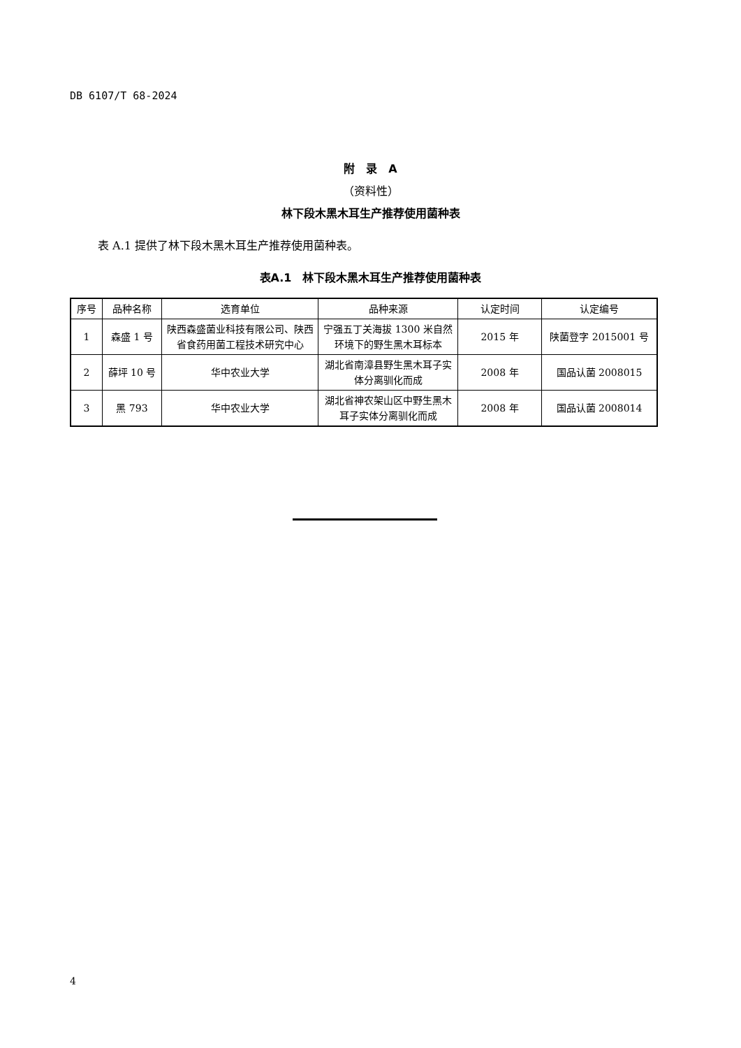DB 6107/T 68-2024
附　录　A
（资料性）
林下段木黑木耳生产推荐使用菌种表
表 A.1 提供了林下段木黑木耳生产推荐使用菌种表。
表A.1　林下段木黑木耳生产推荐使用菌种表
| 序号 | 品种名称 | 选育单位 | 品种来源 | 认定时间 | 认定编号 |
| --- | --- | --- | --- | --- | --- |
| 1 | 森盛 1 号 | 陕西森盛菌业科技有限公司、陕西省食药用菌工程技术研究中心 | 宁强五丁关海拔 1300 米自然环境下的野生黑木耳标本 | 2015 年 | 陕菌登字 2015001 号 |
| 2 | 薛坪 10 号 | 华中农业大学 | 湖北省南漳县野生黑木耳子实体分离驯化而成 | 2008 年 | 国品认菌 2008015 |
| 3 | 黑 793 | 华中农业大学 | 湖北省神农架山区中野生黑木耳子实体分离驯化而成 | 2008 年 | 国品认菌 2008014 |
4